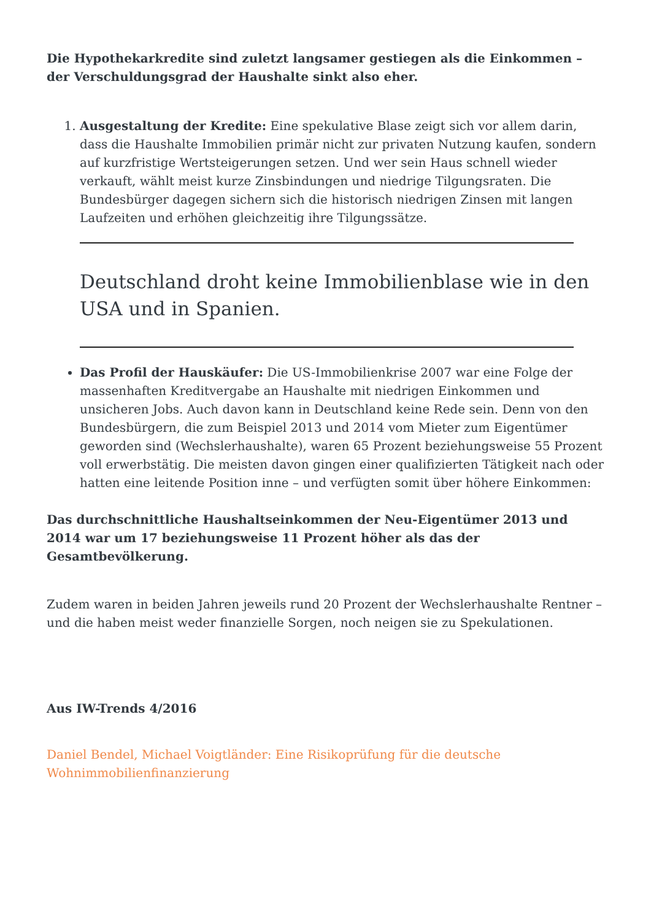Die Hypothekarkredite sind zuletzt langsamer gestiegen als die Einkommen – der Verschuldungsgrad der Haushalte sinkt also eher.
1. Ausgestaltung der Kredite: Eine spekulative Blase zeigt sich vor allem darin, dass die Haushalte Immobilien primär nicht zur privaten Nutzung kaufen, sondern auf kurzfristige Wertsteigerungen setzen. Und wer sein Haus schnell wieder verkauft, wählt meist kurze Zinsbindungen und niedrige Tilgungsraten. Die Bundesbürger dagegen sichern sich die historisch niedrigen Zinsen mit langen Laufzeiten und erhöhen gleichzeitig ihre Tilgungssätze.
Deutschland droht keine Immobilienblase wie in den USA und in Spanien.
Das Profil der Hauskäufer: Die US-Immobilienkrise 2007 war eine Folge der massenhaften Kreditvergabe an Haushalte mit niedrigen Einkommen und unsicheren Jobs. Auch davon kann in Deutschland keine Rede sein. Denn von den Bundesbürgern, die zum Beispiel 2013 und 2014 vom Mieter zum Eigentümer geworden sind (Wechslerhaushalte), waren 65 Prozent beziehungsweise 55 Prozent voll erwerbstätig. Die meisten davon gingen einer qualifizierten Tätigkeit nach oder hatten eine leitende Position inne – und verfügten somit über höhere Einkommen:
Das durchschnittliche Haushaltseinkommen der Neu-Eigentümer 2013 und 2014 war um 17 beziehungsweise 11 Prozent höher als das der Gesamtbevölkerung.
Zudem waren in beiden Jahren jeweils rund 20 Prozent der Wechslerhaushalte Rentner – und die haben meist weder finanzielle Sorgen, noch neigen sie zu Spekulationen.
Aus IW-Trends 4/2016
Daniel Bendel, Michael Voigtländer: Eine Risikoprüfung für die deutsche Wohnimmobilienfinanzierung